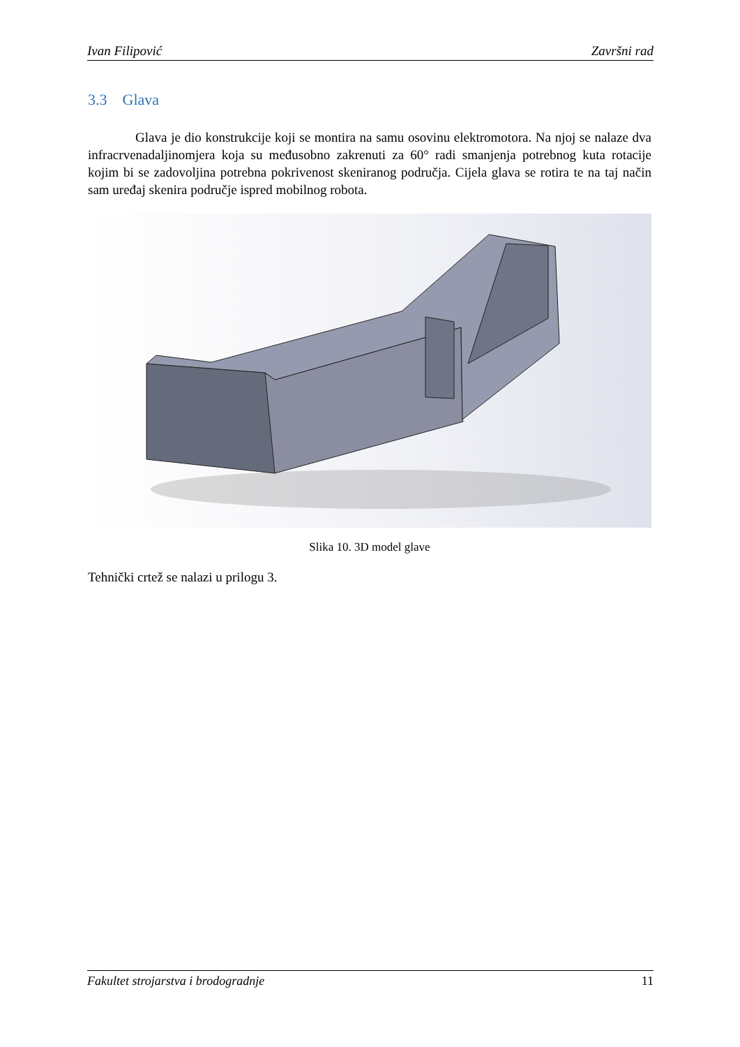Ivan Filipović Završni rad
3.3 Glava
Glava je dio konstrukcije koji se montira na samu osovinu elektromotora. Na njoj se nalaze dva infracrvenadaljinomjera koja su međusobno zakrenuti za 60° radi smanjenja potrebnog kuta rotacije kojim bi se zadovoljina potrebna pokrivenost skeniranog područja. Cijela glava se rotira te na taj način sam uređaj skenira područje ispred mobilnog robota.
Slika 10. 3D model glave
Tehnički crtež se nalazi u prilogu 3.
Fakultet strojarstva i brodogradnje 11